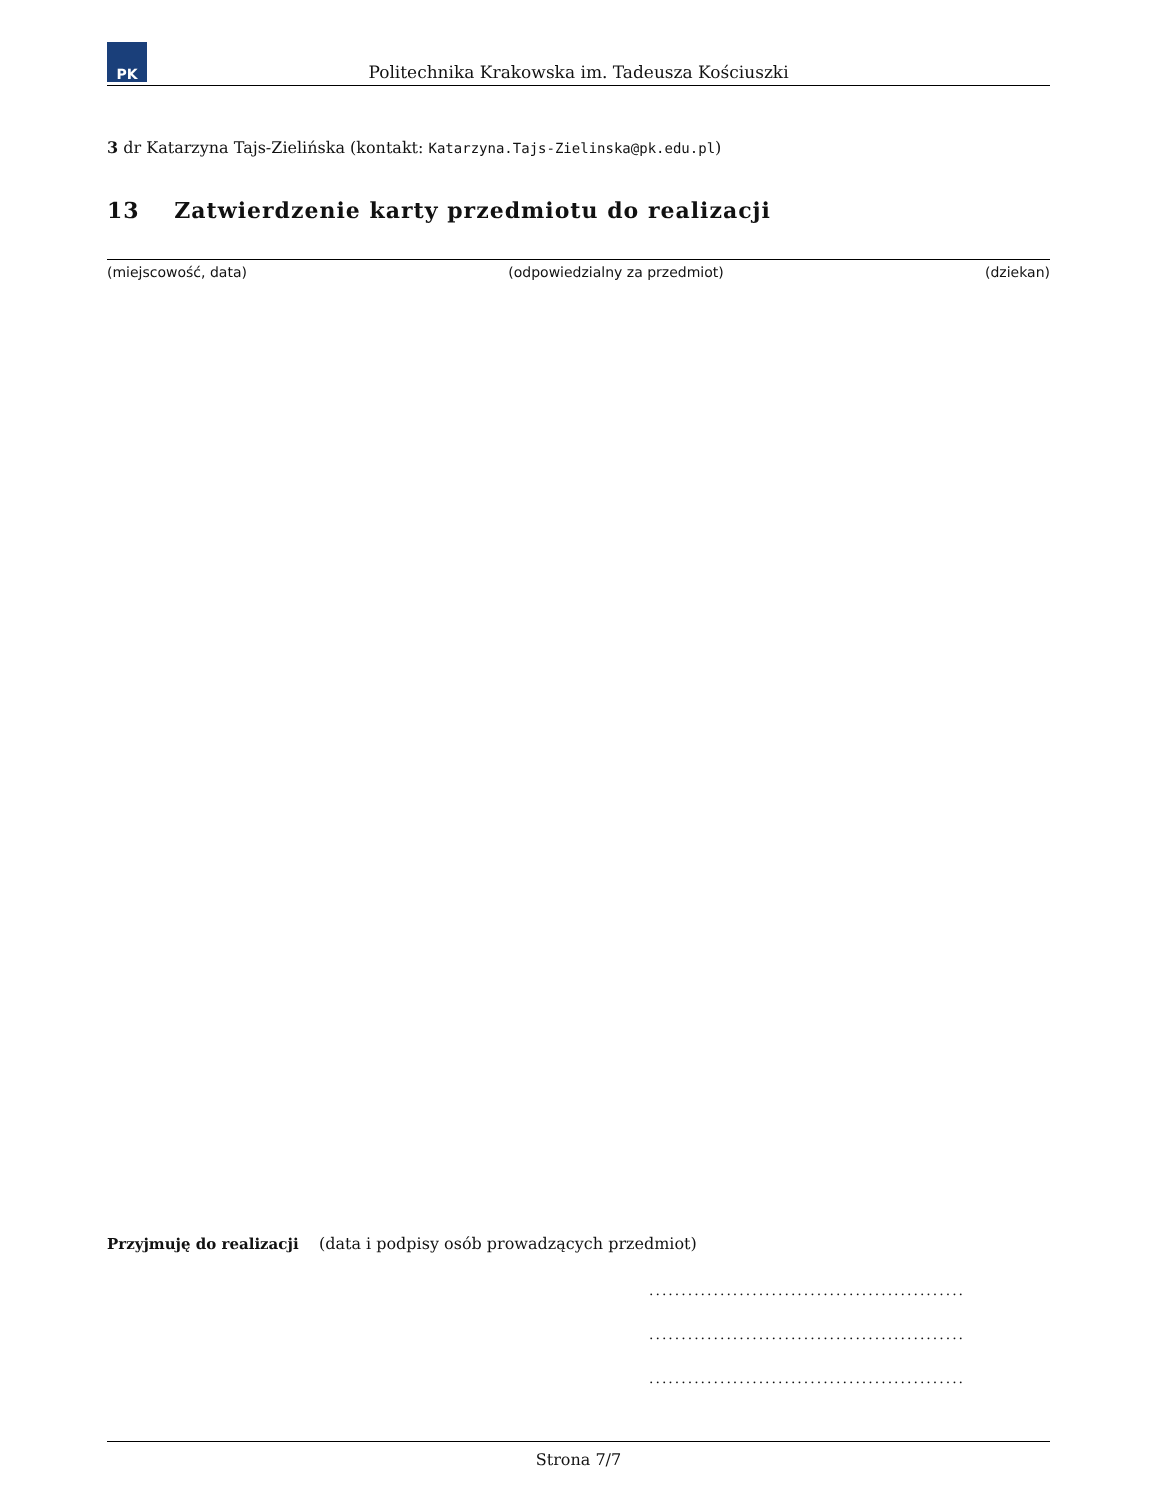PK
Politechnika Krakowska im. Tadeusza Kościuszki
3 dr Katarzyna Tajs-Zielińska (kontakt: Katarzyna.Tajs-Zielinska@pk.edu.pl)
13 Zatwierdzenie karty przedmiotu do realizacji
(miejscowość, data) (odpowiedzialny za przedmiot) (dziekan)
Przyjmuję do realizacji (data i podpisy osób prowadzących przedmiot)
.................................................
.................................................
.................................................
Strona 7/7